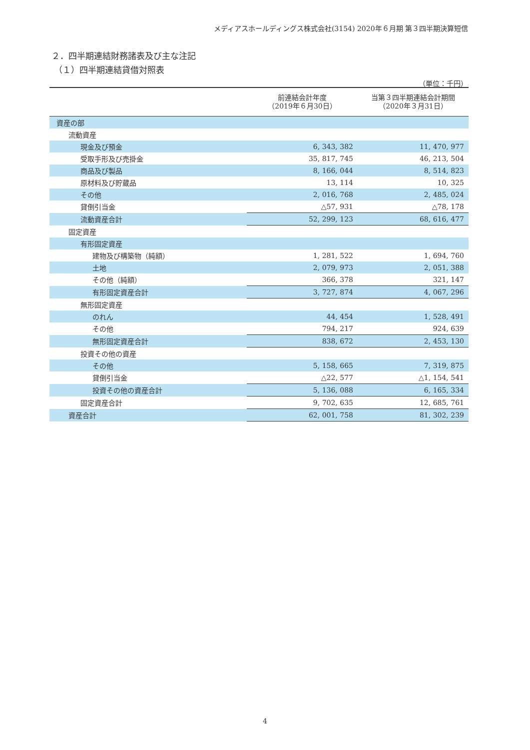メディアスホールディングス株式会社(3154) 2020年６月期 第３四半期決算短信
２．四半期連結財務諸表及び主な注記
（１）四半期連結貸借対照表
（単位：千円）
| | 前連結会計年度 （2019年６月30日） | 当第３四半期連結会計期間 （2020年３月31日） |
| --- | --- | --- |
| 資産の部 | | |
| 流動資産 | | |
| 現金及び預金 | 6, 343, 382 | 11, 470, 977 |
| 受取手形及び売掛金 | 35, 817, 745 | 46, 213, 504 |
| 商品及び製品 | 8, 166, 044 | 8, 514, 823 |
| 原材料及び貯蔵品 | 13, 114 | 10, 325 |
| その他 | 2, 016, 768 | 2, 485, 024 |
| 貸倒引当金 | △57, 931 | △78, 178 |
| 流動資産合計 | 52, 299, 123 | 68, 616, 477 |
| 固定資産 | | |
| 有形固定資産 | | |
| 建物及び構築物（純額） | 1, 281, 522 | 1, 694, 760 |
| 土地 | 2, 079, 973 | 2, 051, 388 |
| その他（純額） | 366, 378 | 321, 147 |
| 有形固定資産合計 | 3, 727, 874 | 4, 067, 296 |
| 無形固定資産 | | |
| のれん | 44, 454 | 1, 528, 491 |
| その他 | 794, 217 | 924, 639 |
| 無形固定資産合計 | 838, 672 | 2, 453, 130 |
| 投資その他の資産 | | |
| その他 | 5, 158, 665 | 7, 319, 875 |
| 貸倒引当金 | △22, 577 | △1, 154, 541 |
| 投資その他の資産合計 | 5, 136, 088 | 6, 165, 334 |
| 固定資産合計 | 9, 702, 635 | 12, 685, 761 |
| 資産合計 | 62, 001, 758 | 81, 302, 239 |
4